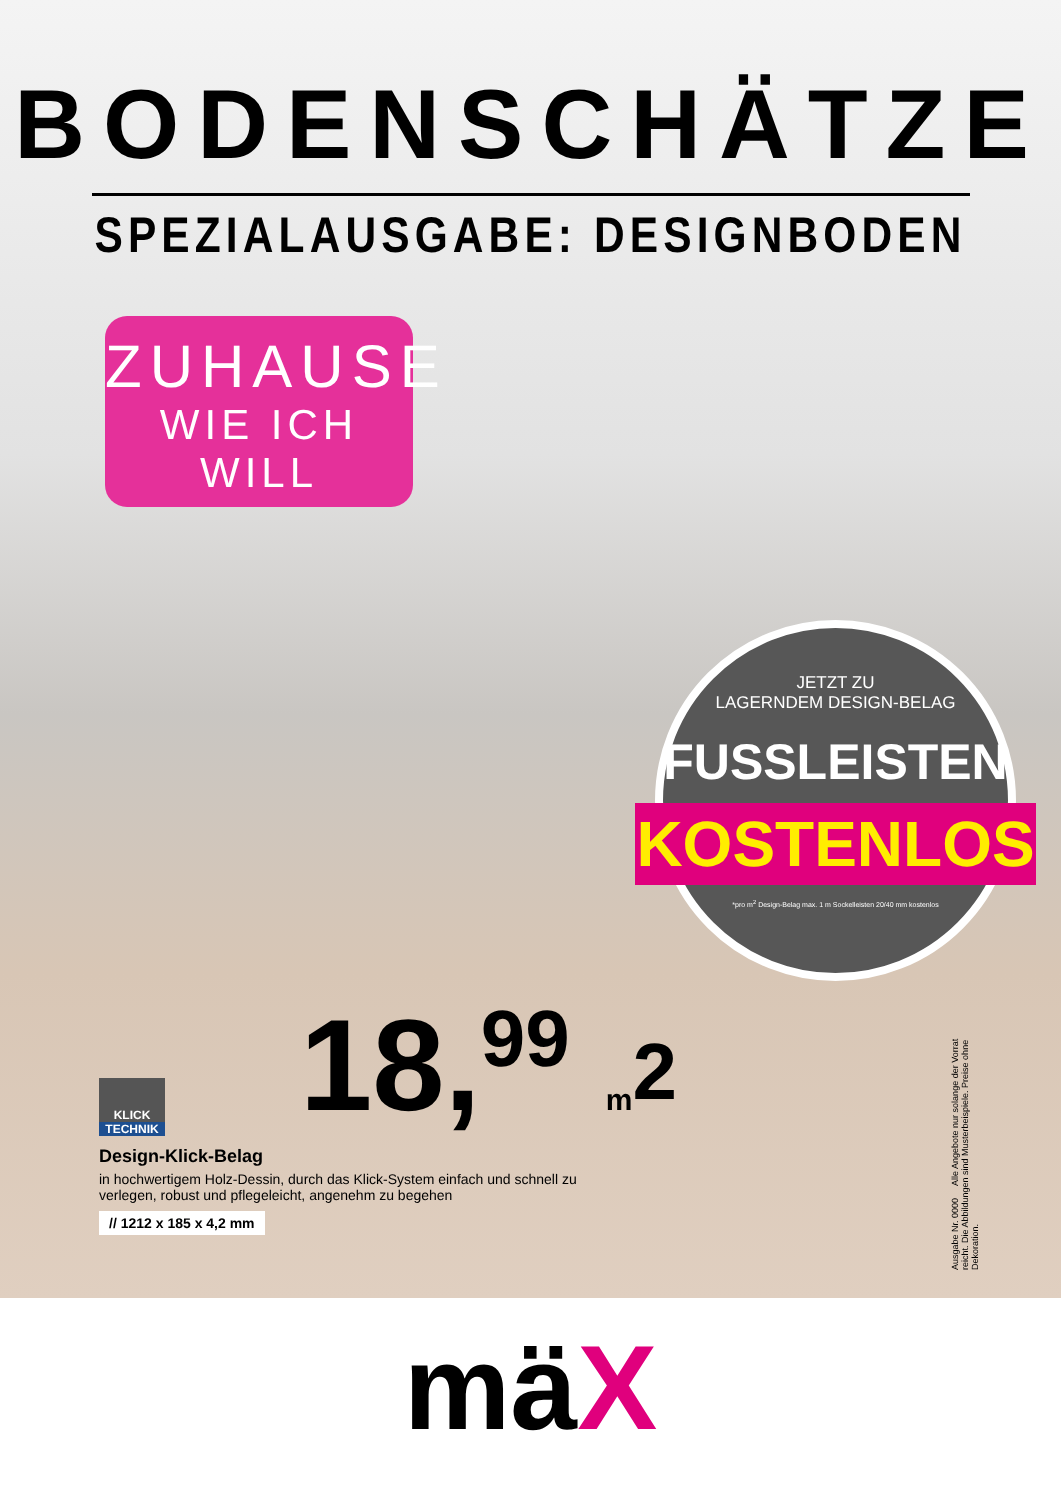BODENSCHÄTZE
SPEZIALAUSGABE: DESIGNBODEN
ZUHAUSE
WIE ICH WILL
JETZT ZU
LAGERNDEM DESIGN-BELAG
FUSSLEISTEN
KOSTENLOS
*pro m<sup>2</sup> Design-Belag max. 1 m Sockelleisten 20/40 mm kostenlos
18,<sup>99</sup> m<sup>2</sup>
KLICK
TECHNIK
Design-Klick-Belag
in hochwertigem Holz-Dessin, durch das Klick-System einfach und schnell zu verlegen, robust und pflegeleicht, angenehm zu begehen
// 1212 x 185 x 4,2 mm
Ausgabe Nr. 0000 Alle Angebote nur solange der Vorrat reicht. Die Abbildungen sind Musterbeispiele. Preise ohne Dekoration.
mäX